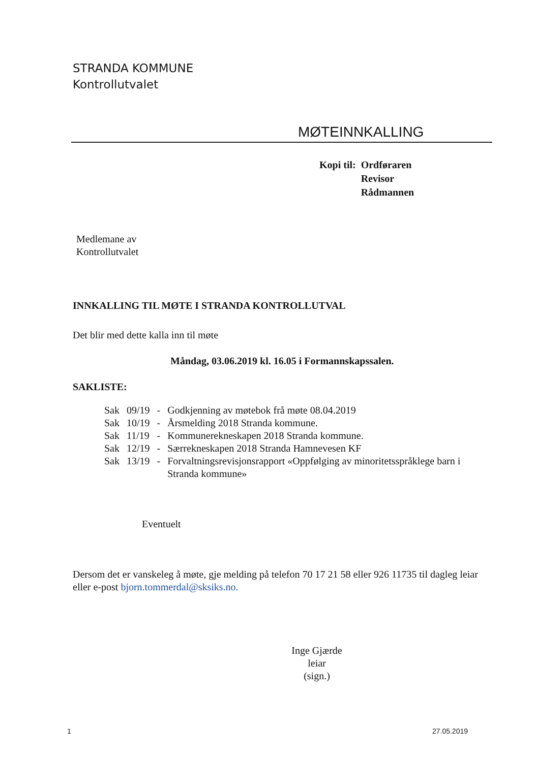STRANDA KOMMUNE
Kontrollutvalet
MØTEINNKALLING
| Kopi til: | Ordføraren |
| | Revisor |
| | Rådmannen |
Medlemane av
Kontrollutvalet
INNKALLING TIL MØTE I STRANDA KONTROLLUTVAL
Det blir med dette kalla inn til møte
Måndag, 03.06.2019 kl. 16.05 i Formannskapssalen.
SAKLISTE:
| Sak | 09/19 | - | Godkjenning av møtebok frå møte 08.04.2019 |
| Sak | 10/19 | - | Årsmelding 2018 Stranda kommune. |
| Sak | 11/19 | - | Kommunerekneskapen 2018 Stranda kommune. |
| Sak | 12/19 | - | Særrekneskapen 2018 Stranda Hamnevesen KF |
| Sak | 13/19 | - | Forvaltningsrevisjonsrapport «Oppfølging av minoritetsspråklege barn i Stranda kommune» |
Eventuelt
Dersom det er vanskeleg å møte, gje melding på telefon 70 17 21 58 eller 926 11735 til dagleg leiar eller e-post bjorn.tommerdal@sksiks.no.
Inge Gjærde
leiar
(sign.)
1 27.05.2019